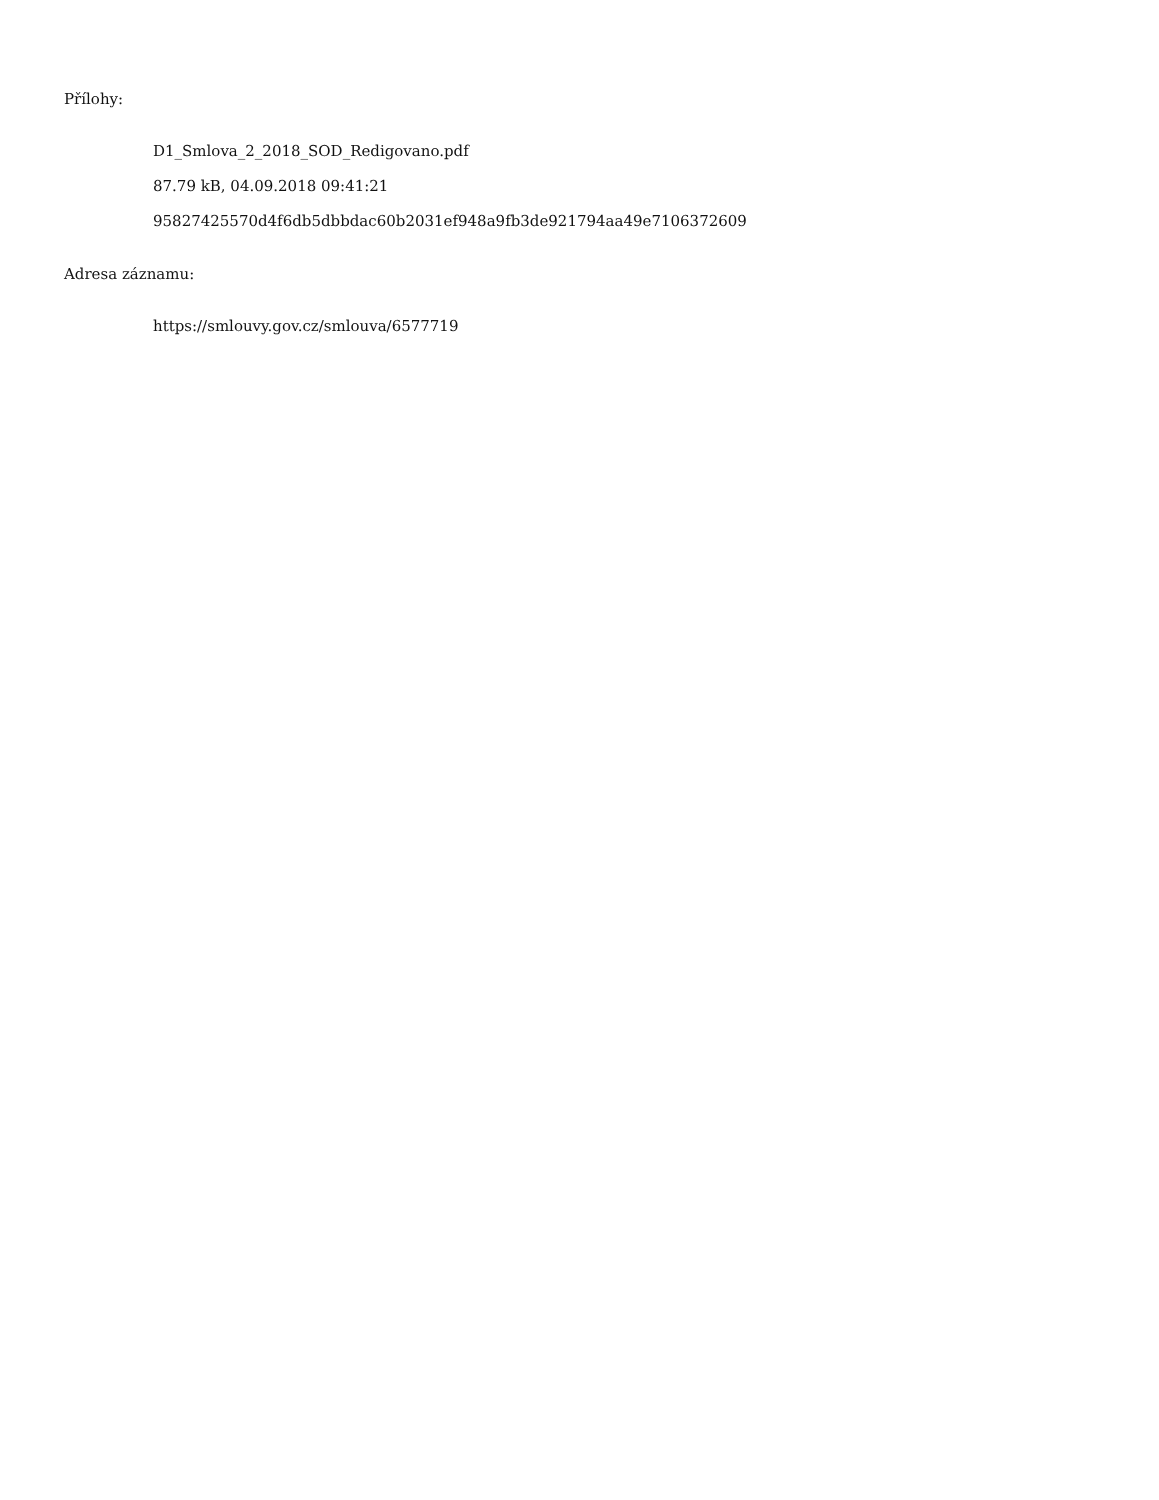Přílohy:
D1_Smlova_2_2018_SOD_Redigovano.pdf
87.79 kB, 04.09.2018 09:41:21
95827425570d4f6db5dbbdac60b2031ef948a9fb3de921794aa49e7106372609
Adresa záznamu:
https://smlouvy.gov.cz/smlouva/6577719